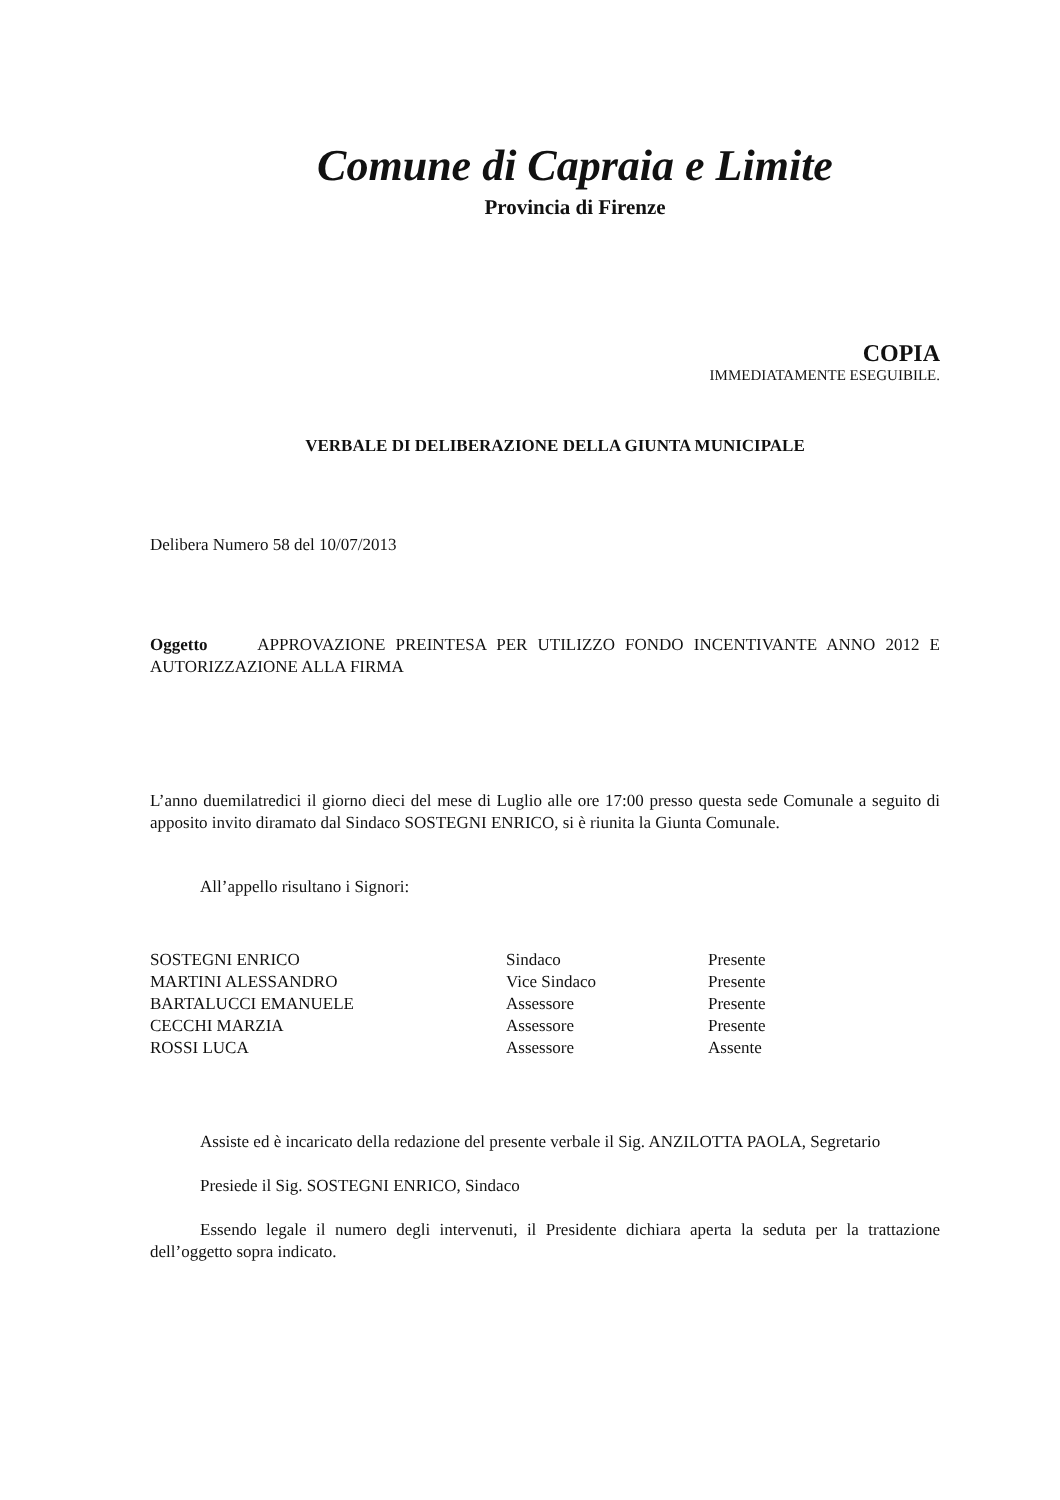Comune di Capraia e Limite
Provincia di Firenze
COPIA
IMMEDIATAMENTE ESEGUIBILE.
VERBALE DI DELIBERAZIONE DELLA GIUNTA MUNICIPALE
Delibera Numero 58 del 10/07/2013
Oggetto APPROVAZIONE PREINTESA PER UTILIZZO FONDO INCENTIVANTE ANNO 2012 E AUTORIZZAZIONE ALLA FIRMA
L’anno duemilatredici il giorno dieci del mese di Luglio alle ore 17:00 presso questa sede Comunale a seguito di apposito invito diramato dal Sindaco SOSTEGNI ENRICO, si è riunita la Giunta Comunale.
All’appello risultano i Signori:
| SOSTEGNI ENRICO | Sindaco | Presente |
| MARTINI ALESSANDRO | Vice Sindaco | Presente |
| BARTALUCCI EMANUELE | Assessore | Presente |
| CECCHI MARZIA | Assessore | Presente |
| ROSSI LUCA | Assessore | Assente |
Assiste ed è incaricato della redazione del presente verbale il Sig. ANZILOTTA PAOLA, Segretario
Presiede il Sig. SOSTEGNI ENRICO, Sindaco
Essendo legale il numero degli intervenuti, il Presidente dichiara aperta la seduta per la trattazione dell’oggetto sopra indicato.